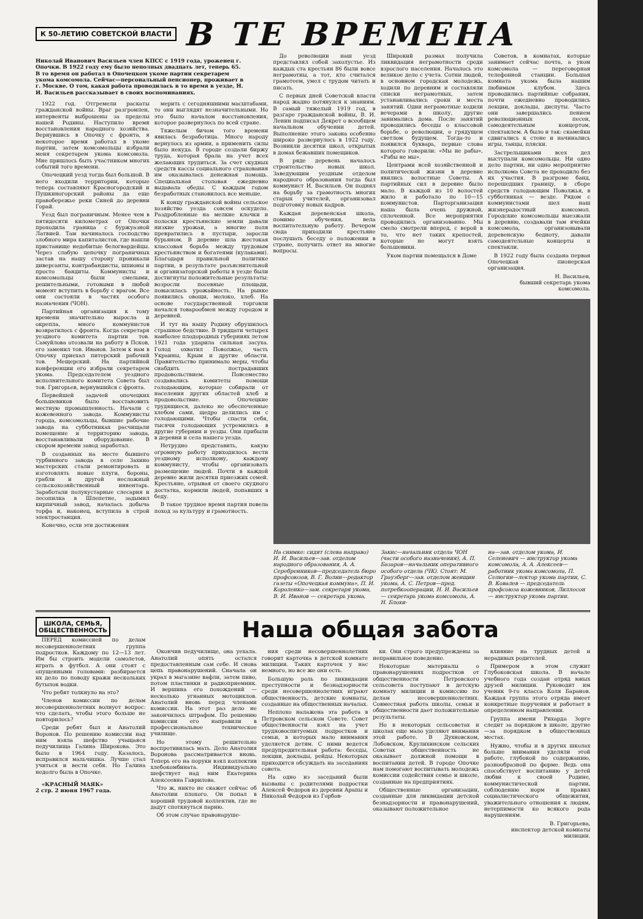К 50-ЛЕТИЮ СОВЕТСКОЙ ВЛАСТИ
В ТЕ ВРЕМЕНА
Николай Иванович Васильев член КПСС с 1919 года, уроженец г. Опочки. В 1922 году ему было неполных двадцать лет, теперь 65. В то время он работал в Опочецком укоме партии секретарем укома комсомола. Сейчас—персональный пенсионер, проживает в г. Москве. О том, какая работа проводилась в то время в уезде, Н. И. Васильев рассказывает в своих воспоминаниях.
1922 год. Отгремели раскаты гражданской войны. Враг разгромлен, интервенты выброшены за пределы нашей Родины. Наступило время восстановления народного хозяйства. Вернувшись в Опочку с фронта, я некоторое время работал в укоме партии, затем комсомольцы избрали меня секретарем укома комсомола. Мне пришлось быть участником многих событий того времени.
Опочецкий уезд тогда был большой. В него входили территории, которые теперь составляют Красногородский и Пушкиногорский районы да еще правобережье реки Синей до деревни Горай.
Уезд был пограничным. Менее чем в пятидесяти километрах от Опочки проходила граница с буржуазной Латвией. Там начиналось господство злобного мира капиталистов, где нашли пристанище недобитые белогвардейцы. Через слабую цепочку пограничных застав на нашу сторону проникали диверсанты, контрабандисты, шпионы и просто бандиты. Коммунисты и комсомольцы были смелыми, решительными, готовыми в любой момент вступить в борьбу с врагом. Все они состояли в частях особого назначения (ЧОН).
Партийная организация к тому времени значительно выросла и окрепла, много коммунистов возвратилось с фронта. Когда секретаря уездного комитета партии тов. Самуйлова отозвали на работу в Псков, его заменил тов. Иванов. Затем к нам в Опочку приехал питерский рабочий тов. Мещерский. На партийной конференции его избрали секретарем укома. Председателем уездного исполнительного комитета Совета был тов. Григорьев, вернувшийся с фронта.
Первейшей задачей опочецких большевиков было восстановить местную промышленность. Начали с кожевенного завода. Коммунисты города, комсомольцы, бывшие рабочие завода на субботниках расчищали помещение и территорию завода, восстанавливали оборудование. В скором времени завод заработал.
В созданных на месте бывшего турбинного завода в селе Захино мастерских стали ремонтировать и изготовлять новые плуги, бороны, грабли и другой несложный сельскохозяйственный инвентарь. Заработали полукустарные слесарня и лесопилка в Шлепетне, задымил кирпичный завод, началась добыча торфа и, наконец, вступила в строй электростанция.
Конечно, если эти достижения
мерить с сегодняшними масштабами, то они выглядят незначительными. Но это было началом восстановления, которое развернулось по всей стране.
Тяжелым бичом того времени явилась безработица. Много народу вернулось из армии, а применить силы было некуда. В городе создали биржу труда, которая брала на учет всех желающих трудиться. За счет скудных средств кассы социального страхования им оказывалась денежная помощь. Специальная столовая ежедневно выдавала обеды. С каждым годом безработных становилось все меньше.
К концу гражданской войны сельское хозяйство уезда совсем оскудело. Раздробленные на мелкие клочки и полоски крестьянские земли давали низкие урожаи, а многие поля превратились в пустыри, заросли бурьяном. В деревне шла жестокая классовая борьба между трудовым крестьянством и богатеями (кулаками). Благодаря правильной политике партии, в результате разъяснительной и организаторской работы в уезде были достигнуты положительные результаты: возросли посевные площади, повысилась урожайность. На рынке появились овощи, молоко, хлеб. На основе государственной торговли начался товарообмен между городом и деревней.
И тут на нашу Родину обрушилось страшное бедствие. В тридцати четырех наиболее плодородных губерниях летом 1921 года ударила сильная засуха. Голод охватил Поволжье, часть Украины, Крым и другие области. Правительство принимало меры, чтобы снабдить пострадавших продовольствием. Повсеместно создавались комитеты помощи голодающим, которые собирали от населения других областей хлеб и продовольствие. Опочецкие трудящиеся, далеко не обеспеченные хлебом сами, щедро делились им с голодающими. Чтобы спасти себя, тысячи голодающих устремились в другие губернии и уезды. Они прибыли в деревни и села нашего уезда.
Нетрудно представить, какую огромную работу приходилось вести уездному исполкому, каждому коммунисту, чтобы организовать размещение людей. Почти в каждой деревне жили десятки приезжих семей. Крестьяне, отрывая от своего скудного достатка, кормили людей, попавших в беду.
В такое трудное время партия повела поход за культуру и грамотность.
До революции наш уезд представлял собой захолустье. Из каждых ста крестьян 86 были вовсе неграмотны, а тот, кто считался грамотеем, умел с трудом читать и писать.
С первых дней Советской власти народ жадно потянулся к знаниям. В самый тяжелый 1919 год, в разгаре гражданской войны, В. И. Ленин подписал Декрет о всеобщем начальном обучении детей. Выполнение этого закона особенно широко развернулось в 1922 году. Возникли десятки школ, открытых в домах бежавших помещиков.
В ряде деревень началось строительство новых школ. Заведующим уездным отделом народного образования тогда был коммунист И. Васильев. Он поднял на борьбу за грамотность многих старых учителей, организовал подготовку новых кадров.
Каждая деревенская школа, помимо обучения, вела воспитательную работу. Вечером сюда приходили крестьяне послушать беседу о положении в стране, получить ответ на многие вопросы.
Широкий размах получила ликвидация неграмотности среди взрослого населения. Началось это великое дело с учета. Сотни людей, в основном городская молодежь, ходили по деревням и составляли списки неграмотных, затем устанавливались сроки и места занятий. Одни неграмотные ходили вечерами в школу, другие занимались дома. После занятий проводились беседы о классовой борьбе, о революции, о грядущем светлом будущем. Тогда-то и появился букварь, первые слова которого говорили: «Мы не рабы», «Рабы не мы».
Центрами всей хозяйственной и политической жизни в деревне явились волостные Советы. А партийных сил в деревне было мало. В каждой из 10 волостей жило и работало по 10—15 коммунистов. Парторганизация наша была очень дружной, сплоченной. Все мероприятия проводились организованно. Мы смело смотрели вперед, с верой в то, что нет таких крепостей, которые не могут взять большевики.
Уком партии помещался в Доме
Советов, в комнатах, которые занимает сейчас почта, а уком комсомола — переговорная телефонной станции. Большая комната укома была нашим любимым клубом. Здесь проводились партийные собрания, почти ежедневно проводились лекции, доклады, диспуты. Часто они завершались пением революционных песен, самодеятельным концертом, спектаклем. А было и так: скамейки сдвигались к стене и начинались игры, танцы, пляски.
Застрельщиками всех дел выступали комсомольцы. Ни одно дело партии, ни одно мероприятие исполкома Совета не проходило без их участия. В разгроме банд, перешедших границу, в сборе средств голодающим Поволжья, в субботниках — везде. Рядом с коммунистами шел наш жизнерадостный комсомол. Городские комсомольцы выезжали в деревню, создавали там ячейки комсомола, организовывали деревенскую бедноту, давали самодеятельные концерты и спектакли.
В 1922 году была создана первая Опочецкая пионерская организация.
Н. Васильев,
бывший секретарь укома комсомола.
На снимке: сидят (слева направо) И. И. Васильев—зав. отделом народного образования, А. А. Серебренников—председатель бюро профсоюзов, В. Г. Волин—редактор газеты «Опочецкая коммуна», П. И. Короленко—зам. секретаря укома, В. И. Иванов — секретарь укома,
Закис—начальник отдела ЧОН (части особого назначения), А. П. Базаров—начальник оперативного особого отдела (ЧК). Стоят: М. Граузберг—зав. отделом женщин укома, А. С. Петров—пред. потребкооперации, Н. И. Васильев — секретарь укома комсомола, А. Н. Блохи-
на—зав. отделом укома, И. Селеневич — инструктор укома комсомола, А. А. Алексеев—работник укома комсомола, П. Селюгин—лектор укома партии, С. В. Ковалев — председатель профсоюза кожевников, Лиллосон — инструктор укома партии.
ШКОЛА, СЕМЬЯ,
ОБЩЕСТВЕННОСТЬ
ПЕРЕД комиссией по делам несовершеннолетних группа подростков. Каждому по 12—13 лет. Им бы строить модели самолетов, играть в футбол. А они стоят с опущенными головами: разбирается их дело по поводу кражи нескольких бутылок водки.
Что ребят толкнуло на это?
Членов комиссии по делам несовершеннолетних волнует вопрос: что сделать, чтобы этого больше не повторилось?
Среди ребят был и Анатолий Воронов. По решению комиссии над ним взяла шефство учащаяся педучилища Галина Широкова. Это было в 1964 году. Казалось, исправился мальчишка. Лучше стал учиться и вести себя. Но Галина недолго была в Опочке.
«КРАСНЫЙ МАЯК»
2 стр. 2 июня 1967 года.
Наша общая забота
Окончив педучилище, она уехала. Анатолий опять остался предоставленным сам себе. И снова цепь правонарушений. Сначала он украл в магазине вафли, затем пиво, потом пластинки и радиоприемник. И вершина его похождений — несколько угнанных мотоциклов. Анатолий вновь перед членами комиссии. На этот раз дело не закончилось штрафом. По решению комиссии его направили в профессиональное техническое училище.
Но этому решительно воспротивилась мать. Дело Анатолия Воронова рассматривается вновь. Теперь его на поруки взял коллектив хлебокомбината. Индивидуально шефствует над ним Екатерина Алексеевна Гаврилова.
Что ж, никто не скажет сейчас об Анатолии плохого. Он попал в хороший трудовой коллектив, где не дадут споткнуться парню.
Об этом случае правонаруше-
ния среди несовершеннолетних говорит карточка в детской комнате милиции. Таких карточек у нас немного, но все же они есть.
Большую роль по ликвидации преступности и безнадзорности среди несовершеннолетних играют общественность, детские комнаты, созданные на общественных началах.
Неплохо налажена эта работа в Петровском сельском Совете. Совет общественности взял на учет трудновоспитуемых подростков и семьи, в которых мало внимания уделяется детям. С ними ведется предупредительная работа: беседы, лекции, доклады, рейды. Некоторых приходится обсуждать на заседаниях совета.
На одно из заседаний были вызваны с родителями подростки Алексей Федоров из деревни Арапы и Николай Федоров из Горбов-
ки. Они строго предупреждены за неправильное поведение.
Некоторые материалы о правонарушениях подростков от общественности Петровского сельсовета поступают в детскую комнату милиции и комиссию по делам несовершеннолетних. Совместная работа школы, семьи и общественности дает положительные результаты.
Но в некоторых сельсоветах и школах еще мало уделяют внимания этой работе. В Духновском, Лобовском, Крулихинском сельских Советах общественность не оказывает должной помощи в воспитании детей. В городе Опочке нам помогают воспитывать молодежь комиссии содействия семье и школе, созданные на предприятиях.
Общественные организации, созданные для ликвидации детской безнадзорности и правонарушений, оказывают положительное
влияние на трудных детей и нерадивых родителей.
Примером в этом служит Глубоковская школа. В начале учебного года создан отряд юных друзей милиции. Руководит им ученик 9-го класса Коля Баранов. Каждая группа этого отряда имеет конкретные поручения и работает в определенном направлении.
Группа имени Рихарда Зорге следит за порядком в школе, другие—за порядком в общественных местах.
Нужно, чтобы и в других школах больше внимания уделяли этой работе, глубокой по содержанию, разнообразной по форме. Ведь она способствует воспитанию у детей любви к своей Родине, коммунистической партии, соблюдению норм и правил социалистического общежития, уважительного отношения к людям, нетерпимости ко всякого рода нарушениям.
В. Григорьева,
инспектор детской комнаты милиции.